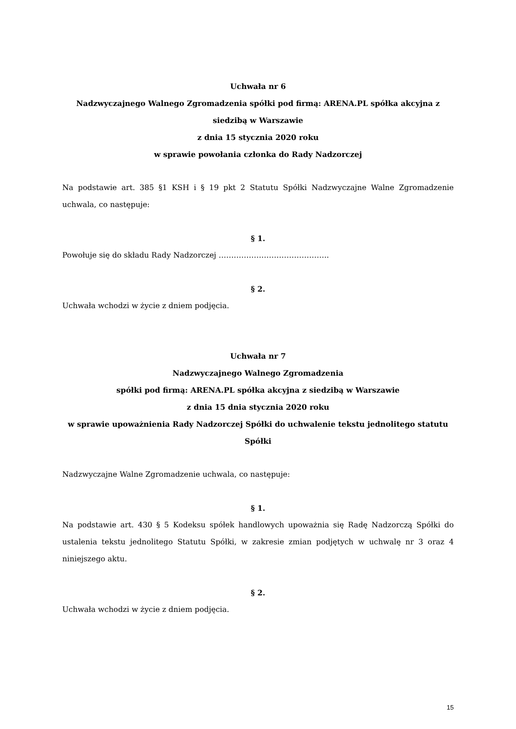Uchwała nr 6
Nadzwyczajnego Walnego Zgromadzenia spółki pod firmą: ARENA.PL spółka akcyjna z siedzibą w Warszawie
z dnia 15 stycznia 2020 roku
w sprawie powołania członka do Rady Nadzorczej
Na podstawie art. 385 §1 KSH i § 19 pkt 2 Statutu Spółki Nadzwyczajne Walne Zgromadzenie uchwala, co następuje:
§ 1.
Powołuje się do składu Rady Nadzorczej ……………………………………..
§ 2.
Uchwała wchodzi w życie z dniem podjęcia.
Uchwała nr 7
Nadzwyczajnego Walnego Zgromadzenia
spółki pod firmą: ARENA.PL spółka akcyjna z siedzibą w Warszawie
z dnia 15 dnia stycznia 2020 roku
w sprawie upoważnienia Rady Nadzorczej Spółki do uchwalenie tekstu jednolitego statutu Spółki
Nadzwyczajne Walne Zgromadzenie uchwala, co następuje:
§ 1.
Na podstawie art. 430 § 5 Kodeksu spółek handlowych upoważnia się Radę Nadzorczą Spółki do ustalenia tekstu jednolitego Statutu Spółki, w zakresie zmian podjętych w uchwalę nr 3 oraz 4 niniejszego aktu.
§ 2.
Uchwała wchodzi w życie z dniem podjęcia.
15